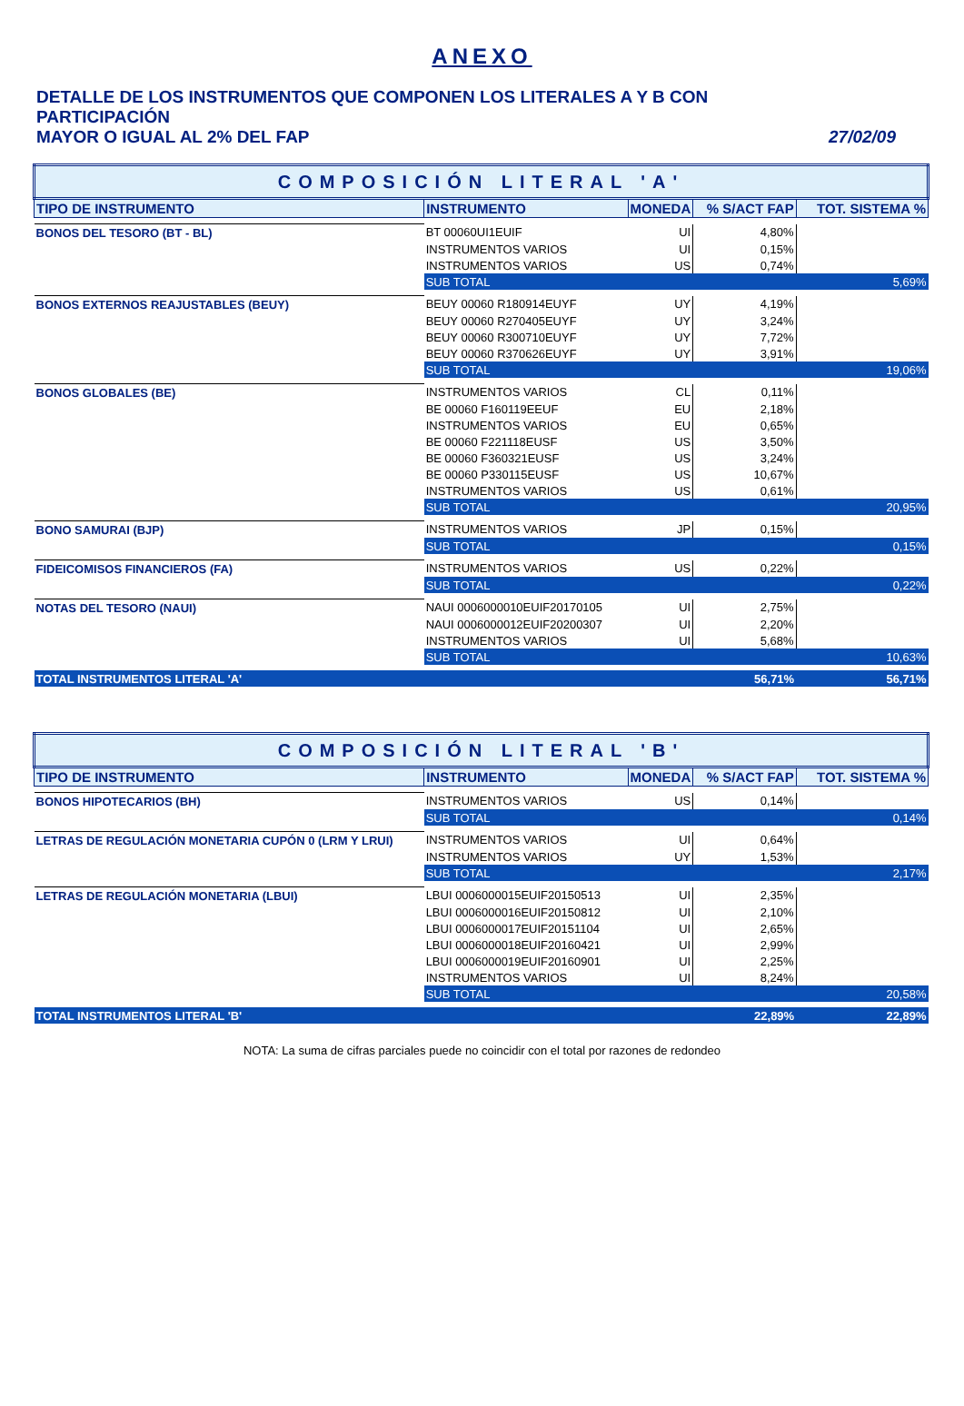ANEXO
DETALLE DE LOS INSTRUMENTOS QUE COMPONEN LOS LITERALES A Y B CON PARTICIPACIÓN
MAYOR O IGUAL AL 2% DEL FAP 27/02/09
| COMPOSICIÓN LITERAL 'A' | | | | |
| TIPO DE INSTRUMENTO | INSTRUMENTO | MONEDA | % S/ACT FAP | TOT. SISTEMA % |
| BONOS DEL TESORO (BT - BL) | BT 00060UI1EUIF | UI | 4,80% | |
| | INSTRUMENTOS VARIOS | UI | 0,15% | |
| | INSTRUMENTOS VARIOS | US | 0,74% | |
| | SUB TOTAL | | | 5,69% |
| BONOS EXTERNOS REAJUSTABLES (BEUY) | BEUY 00060 R180914EUYF | UY | 4,19% | |
| | BEUY 00060 R270405EUYF | UY | 3,24% | |
| | BEUY 00060 R300710EUYF | UY | 7,72% | |
| | BEUY 00060 R370626EUYF | UY | 3,91% | |
| | SUB TOTAL | | | 19,06% |
| BONOS GLOBALES (BE) | INSTRUMENTOS VARIOS | CL | 0,11% | |
| | BE 00060 F160119EEUF | EU | 2,18% | |
| | INSTRUMENTOS VARIOS | EU | 0,65% | |
| | BE 00060 F221118EUSF | US | 3,50% | |
| | BE 00060 F360321EUSF | US | 3,24% | |
| | BE 00060 P330115EUSF | US | 10,67% | |
| | INSTRUMENTOS VARIOS | US | 0,61% | |
| | SUB TOTAL | | | 20,95% |
| BONO SAMURAI (BJP) | INSTRUMENTOS VARIOS | JP | 0,15% | |
| | SUB TOTAL | | | 0,15% |
| FIDEICOMISOS FINANCIEROS (FA) | INSTRUMENTOS VARIOS | US | 0,22% | |
| | SUB TOTAL | | | 0,22% |
| NOTAS DEL TESORO (NAUI) | NAUI 0006000010EUIF20170105 | UI | 2,75% | |
| | NAUI 0006000012EUIF20200307 | UI | 2,20% | |
| | INSTRUMENTOS VARIOS | UI | 5,68% | |
| | SUB TOTAL | | | 10,63% |
| TOTAL INSTRUMENTOS LITERAL 'A' | | | 56,71% | 56,71% |
| COMPOSICIÓN LITERAL 'B' | | | | |
| TIPO DE INSTRUMENTO | INSTRUMENTO | MONEDA | % S/ACT FAP | TOT. SISTEMA % |
| BONOS HIPOTECARIOS (BH) | INSTRUMENTOS VARIOS | US | 0,14% | |
| | SUB TOTAL | | | 0,14% |
| LETRAS DE REGULACIÓN MONETARIA CUPÓN 0 (LRM Y LRUI) | INSTRUMENTOS VARIOS | UI | 0,64% | |
| | INSTRUMENTOS VARIOS | UY | 1,53% | |
| | SUB TOTAL | | | 2,17% |
| LETRAS DE REGULACIÓN MONETARIA (LBUI) | LBUI 0006000015EUIF20150513 | UI | 2,35% | |
| | LBUI 0006000016EUIF20150812 | UI | 2,10% | |
| | LBUI 0006000017EUIF20151104 | UI | 2,65% | |
| | LBUI 0006000018EUIF20160421 | UI | 2,99% | |
| | LBUI 0006000019EUIF20160901 | UI | 2,25% | |
| | INSTRUMENTOS VARIOS | UI | 8,24% | |
| | SUB TOTAL | | | 20,58% |
| TOTAL INSTRUMENTOS LITERAL 'B' | | | 22,89% | 22,89% |
NOTA: La suma de cifras parciales puede no coincidir con el total por razones de redondeo